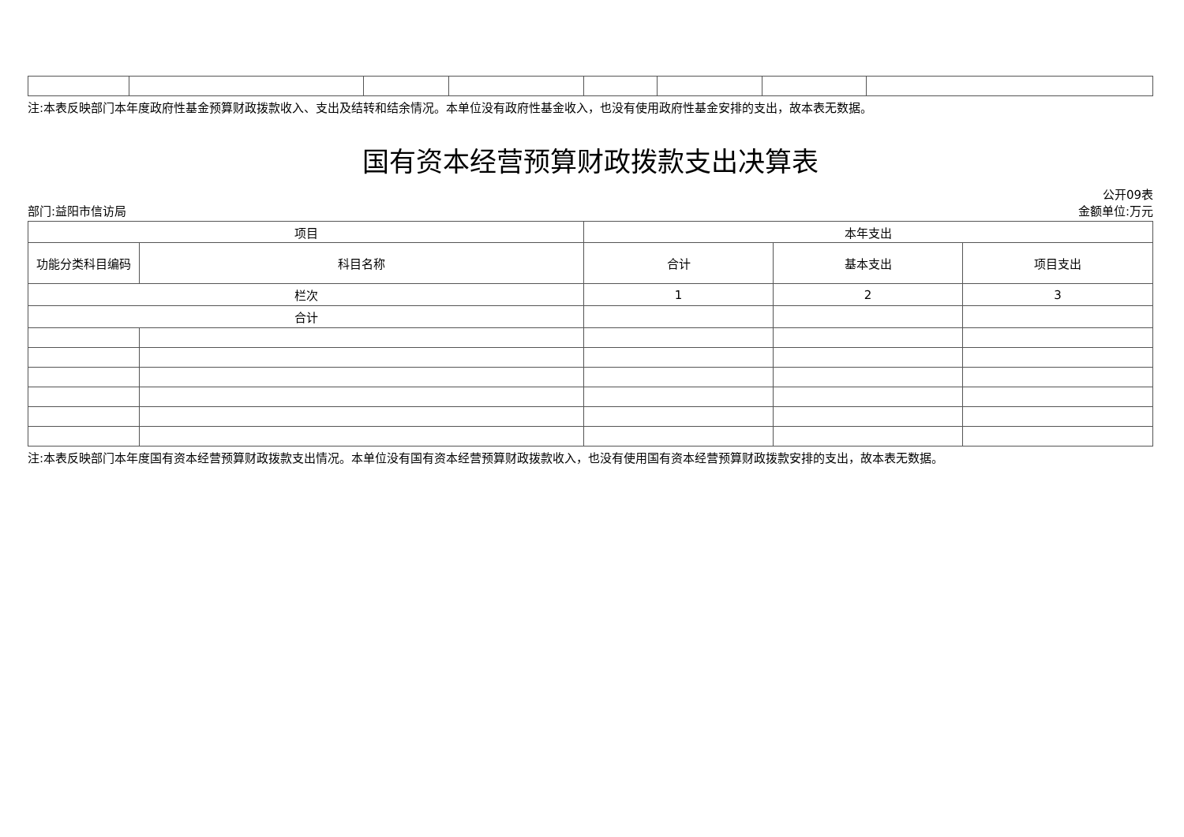注:本表反映部门本年度政府性基金预算财政拨款收入、支出及结转和结余情况。本单位没有政府性基金收入，也没有使用政府性基金安排的支出，故本表无数据。
国有资本经营预算财政拨款支出决算表
公开09表
部门:益阳市信访局 金额单位:万元
| 项目 | | 本年支出 | | |
| --- | --- | --- | --- | --- |
| 功能分类科目编码 | 科目名称 | 合计 | 基本支出 | 项目支出 |
| 栏次 | | 1 | 2 | 3 |
| 合计 | | | | |
注:本表反映部门本年度国有资本经营预算财政拨款支出情况。本单位没有国有资本经营预算财政拨款收入，也没有使用国有资本经营预算财政拨款安排的支出，故本表无数据。